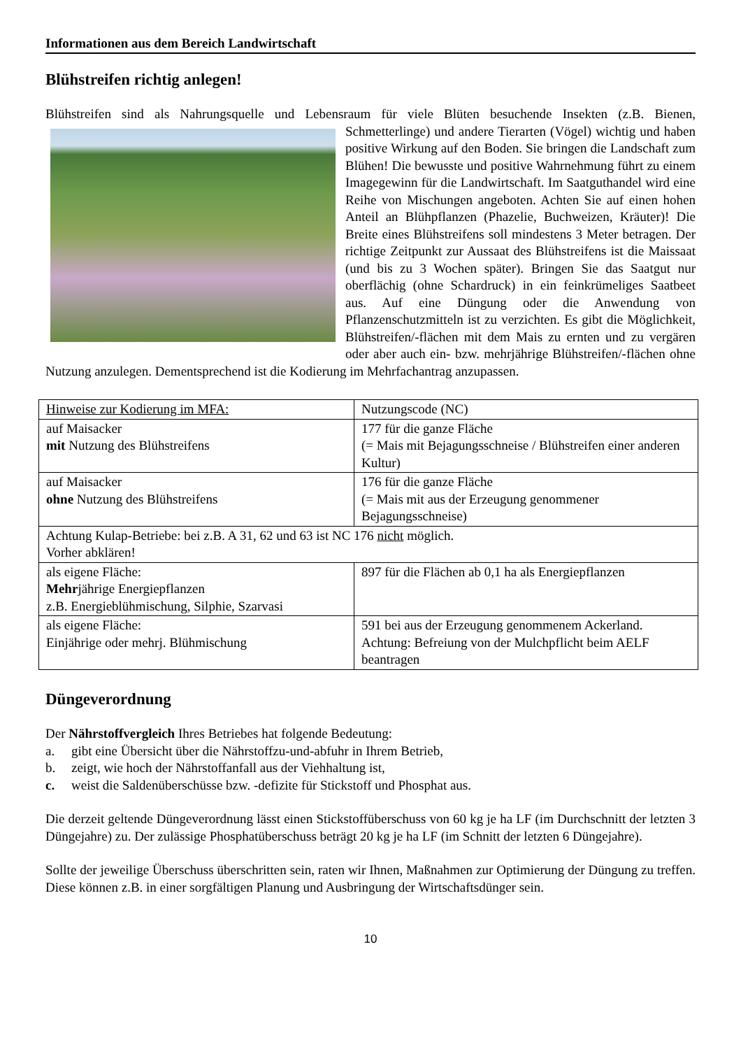Informationen aus dem Bereich Landwirtschaft
Blühstreifen richtig anlegen!
Blühstreifen sind als Nahrungsquelle und Lebensraum für viele Blüten besuchende Insekten (z.B. Bienen, Schmetterlinge) und andere Tierarten (Vögel) wichtig und haben positive Wirkung auf den Boden. Sie bringen die Landschaft zum Blühen! Die bewusste und positive Wahrnehmung führt zu einem Imagegewinn für die Landwirtschaft. Im Saatguthandel wird eine Reihe von Mischungen angeboten. Achten Sie auf einen hohen Anteil an Blühpflanzen (Phazelie, Buchweizen, Kräuter)! Die Breite eines Blühstreifens soll mindestens 3 Meter betragen. Der richtige Zeitpunkt zur Aussaat des Blühstreifens ist die Maissaat (und bis zu 3 Wochen später). Bringen Sie das Saatgut nur oberflächig (ohne Schardruck) in ein feinkrümeliges Saatbeet aus. Auf eine Düngung oder die Anwendung von Pflanzenschutzmitteln ist zu verzichten. Es gibt die Möglichkeit, Blühstreifen/-flächen mit dem Mais zu ernten und zu vergären oder aber auch ein- bzw. mehrjährige Blühstreifen/-flächen ohne Nutzung anzulegen. Dementsprechend ist die Kodierung im Mehrfachantrag anzupassen.
| Hinweise zur Kodierung im MFA: | Nutzungscode (NC) |
| auf Maisacker mit Nutzung des Blühstreifens | 177 für die ganze Fläche (= Mais mit Bejagungsschneise / Blühstreifen einer anderen Kultur) |
| auf Maisacker ohne Nutzung des Blühstreifens | 176 für die ganze Fläche (= Mais mit aus der Erzeugung genommener Bejagungsschneise) |
| Achtung Kulap-Betriebe: bei z.B. A 31, 62 und 63 ist NC 176 nicht möglich. Vorher abklären! | |
| als eigene Fläche: Mehr jährige Energiepflanzen z.B. Energieblühmischung, Silphie, Szarvasi | 897 für die Flächen ab 0,1 ha als Energiepflanzen |
| als eigene Fläche: Einjährige oder mehrj. Blühmischung | 591 bei aus der Erzeugung genommenem Ackerland. Achtung: Befreiung von der Mulchpflicht beim AELF beantragen |
Düngeverordnung
Der Nährstoffvergleich Ihres Betriebes hat folgende Bedeutung:
a. gibt eine Übersicht über die Nährstoffzu-und-abfuhr in Ihrem Betrieb,
b. zeigt, wie hoch der Nährstoffanfall aus der Viehhaltung ist,
c. weist die Saldenüberschüsse bzw. -defizite für Stickstoff und Phosphat aus.
Die derzeit geltende Düngeverordnung lässt einen Stickstoffüberschuss von 60 kg je ha LF (im Durchschnitt der letzten 3 Düngejahre) zu. Der zulässige Phosphatüberschuss beträgt 20 kg je ha LF (im Schnitt der letzten 6 Düngejahre).
Sollte der jeweilige Überschuss überschritten sein, raten wir Ihnen, Maßnahmen zur Optimierung der Düngung zu treffen. Diese können z.B. in einer sorgfältigen Planung und Ausbringung der Wirtschaftsdünger sein.
10